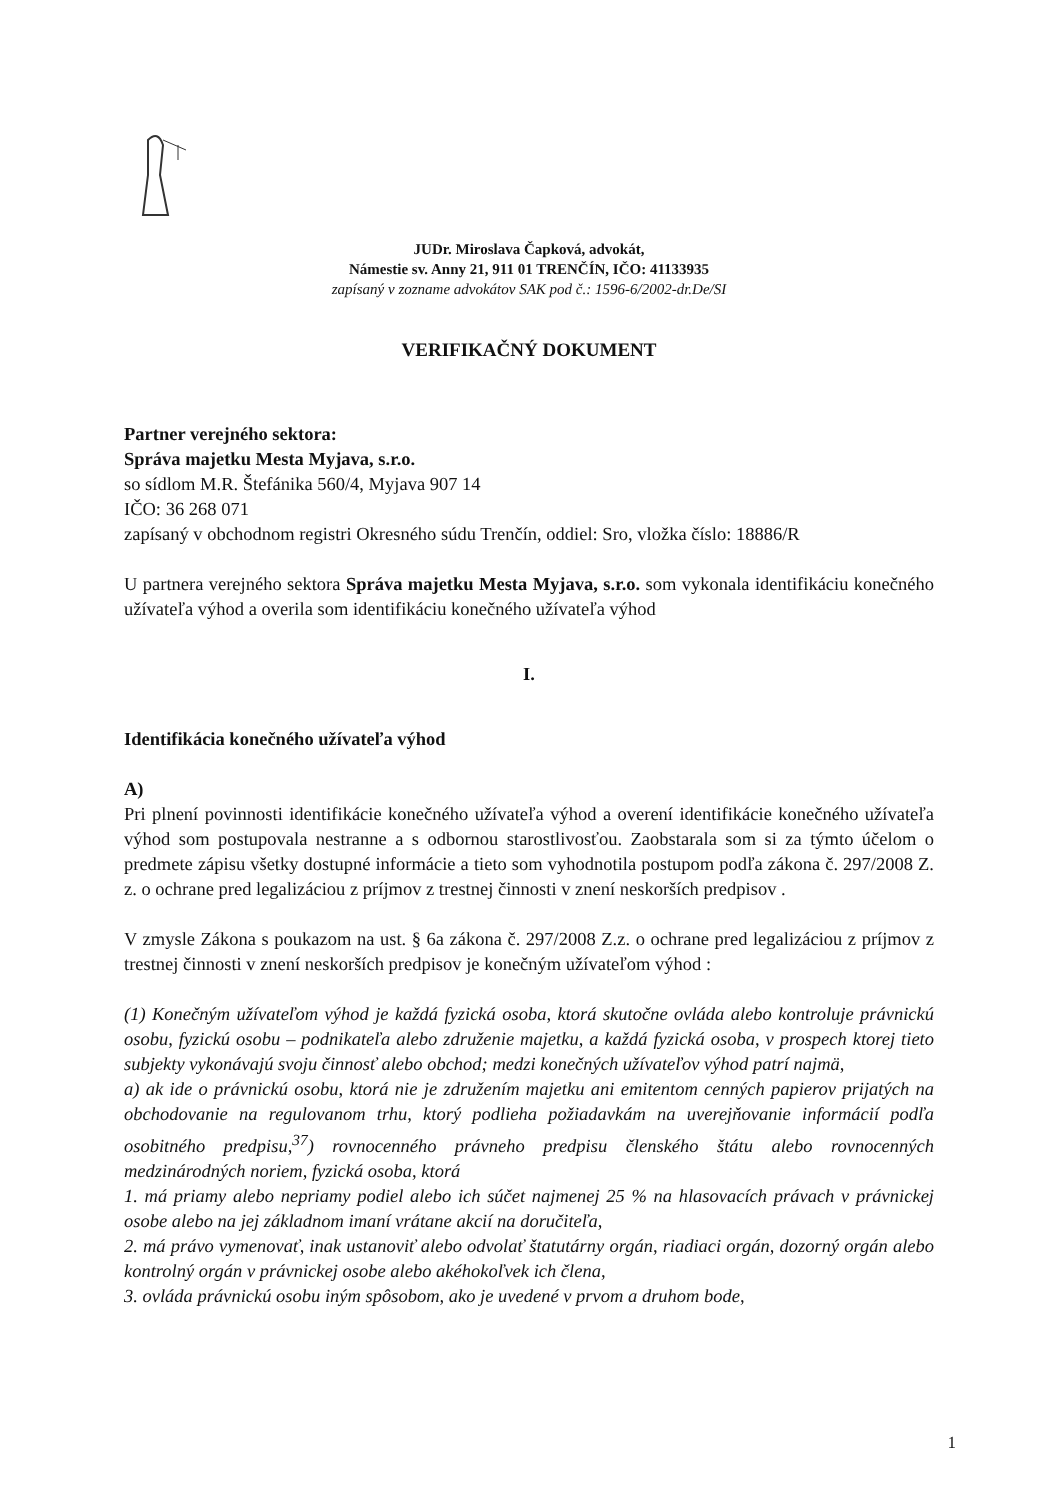JUDr. Miroslava Čapková, advokát,
Námestie sv. Anny 21, 911 01 TRENČÍN, IČO: 41133935
zapísaný v zozname advokátov SAK pod č.: 1596-6/2002-dr.De/SI
VERIFIKAČNÝ DOKUMENT
Partner verejného sektora:
Správa majetku Mesta Myjava, s.r.o.
so sídlom M.R. Štefánika 560/4, Myjava 907 14
IČO: 36 268 071
zapísaný v obchodnom registri Okresného súdu Trenčín, oddiel: Sro, vložka číslo: 18886/R
U partnera verejného sektora Správa majetku Mesta Myjava, s.r.o. som vykonala identifikáciu konečného užívateľa výhod a overila som identifikáciu konečného užívateľa výhod
I.
Identifikácia konečného užívateľa výhod
A)
Pri plnení povinnosti identifikácie konečného užívateľa výhod a overení identifikácie konečného užívateľa výhod som postupovala nestranne a s odbornou starostlivosťou. Zaobstarala som si za týmto účelom o predmete zápisu všetky dostupné informácie a tieto som vyhodnotila postupom podľa zákona č. 297/2008 Z. z. o ochrane pred legalizáciou z príjmov z trestnej činnosti v znení neskorších predpisov .
V zmysle Zákona s poukazom na ust. § 6a zákona č. 297/2008 Z.z. o ochrane pred legalizáciou z príjmov z trestnej činnosti v znení neskorších predpisov je konečným užívateľom výhod :
(1) Konečným užívateľom výhod je každá fyzická osoba, ktorá skutočne ovláda alebo kontroluje právnickú osobu, fyzickú osobu – podnikateľa alebo združenie majetku, a každá fyzická osoba, v prospech ktorej tieto subjekty vykonávajú svoju činnosť alebo obchod; medzi konečných užívateľov výhod patrí najmä,
a) ak ide o právnickú osobu, ktorá nie je združením majetku ani emitentom cenných papierov prijatých na obchodovanie na regulovanom trhu, ktorý podlieha požiadavkám na uverejňovanie informácií podľa osobitného predpisu,<sup>37</sup>) rovnocenného právneho predpisu členského štátu alebo rovnocenných medzinárodných noriem, fyzická osoba, ktorá
1. má priamy alebo nepriamy podiel alebo ich súčet najmenej 25 % na hlasovacích právach v právnickej osobe alebo na jej základnom imaní vrátane akcií na doručiteľa,
2. má právo vymenovať, inak ustanoviť alebo odvolať štatutárny orgán, riadiaci orgán, dozorný orgán alebo kontrolný orgán v právnickej osobe alebo akéhokoľvek ich člena,
3. ovláda právnickú osobu iným spôsobom, ako je uvedené v prvom a druhom bode,
1